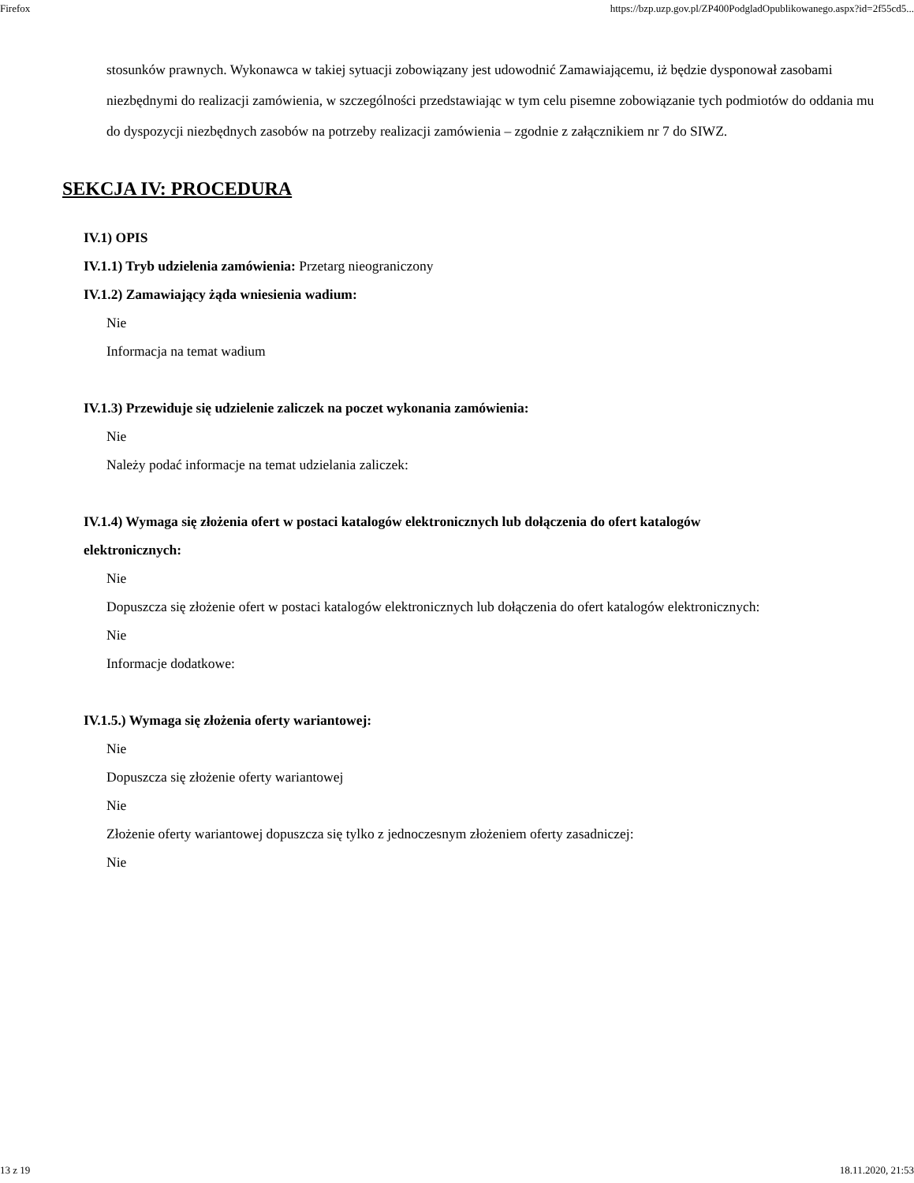Firefox https://bzp.uzp.gov.pl/ZP400PodgladOpublikowanego.aspx?id=2f55cd5...
stosunków prawnych. Wykonawca w takiej sytuacji zobowiązany jest udowodnić Zamawiającemu, iż będzie dysponował zasobami niezbędnymi do realizacji zamówienia, w szczególności przedstawiając w tym celu pisemne zobowiązanie tych podmiotów do oddania mu do dyspozycji niezbędnych zasobów na potrzeby realizacji zamówienia – zgodnie z załącznikiem nr 7 do SIWZ.
SEKCJA IV: PROCEDURA
IV.1) OPIS
IV.1.1) Tryb udzielenia zamówienia: Przetarg nieograniczony
IV.1.2) Zamawiający żąda wniesienia wadium:
Nie
Informacja na temat wadium
IV.1.3) Przewiduje się udzielenie zaliczek na poczet wykonania zamówienia:
Nie
Należy podać informacje na temat udzielania zaliczek:
IV.1.4) Wymaga się złożenia ofert w postaci katalogów elektronicznych lub dołączenia do ofert katalogów elektronicznych:
Nie
Dopuszcza się złożenie ofert w postaci katalogów elektronicznych lub dołączenia do ofert katalogów elektronicznych:
Nie
Informacje dodatkowe:
IV.1.5.) Wymaga się złożenia oferty wariantowej:
Nie
Dopuszcza się złożenie oferty wariantowej
Nie
Złożenie oferty wariantowej dopuszcza się tylko z jednoczesnym złożeniem oferty zasadniczej:
Nie
13 z 19 18.11.2020, 21:53